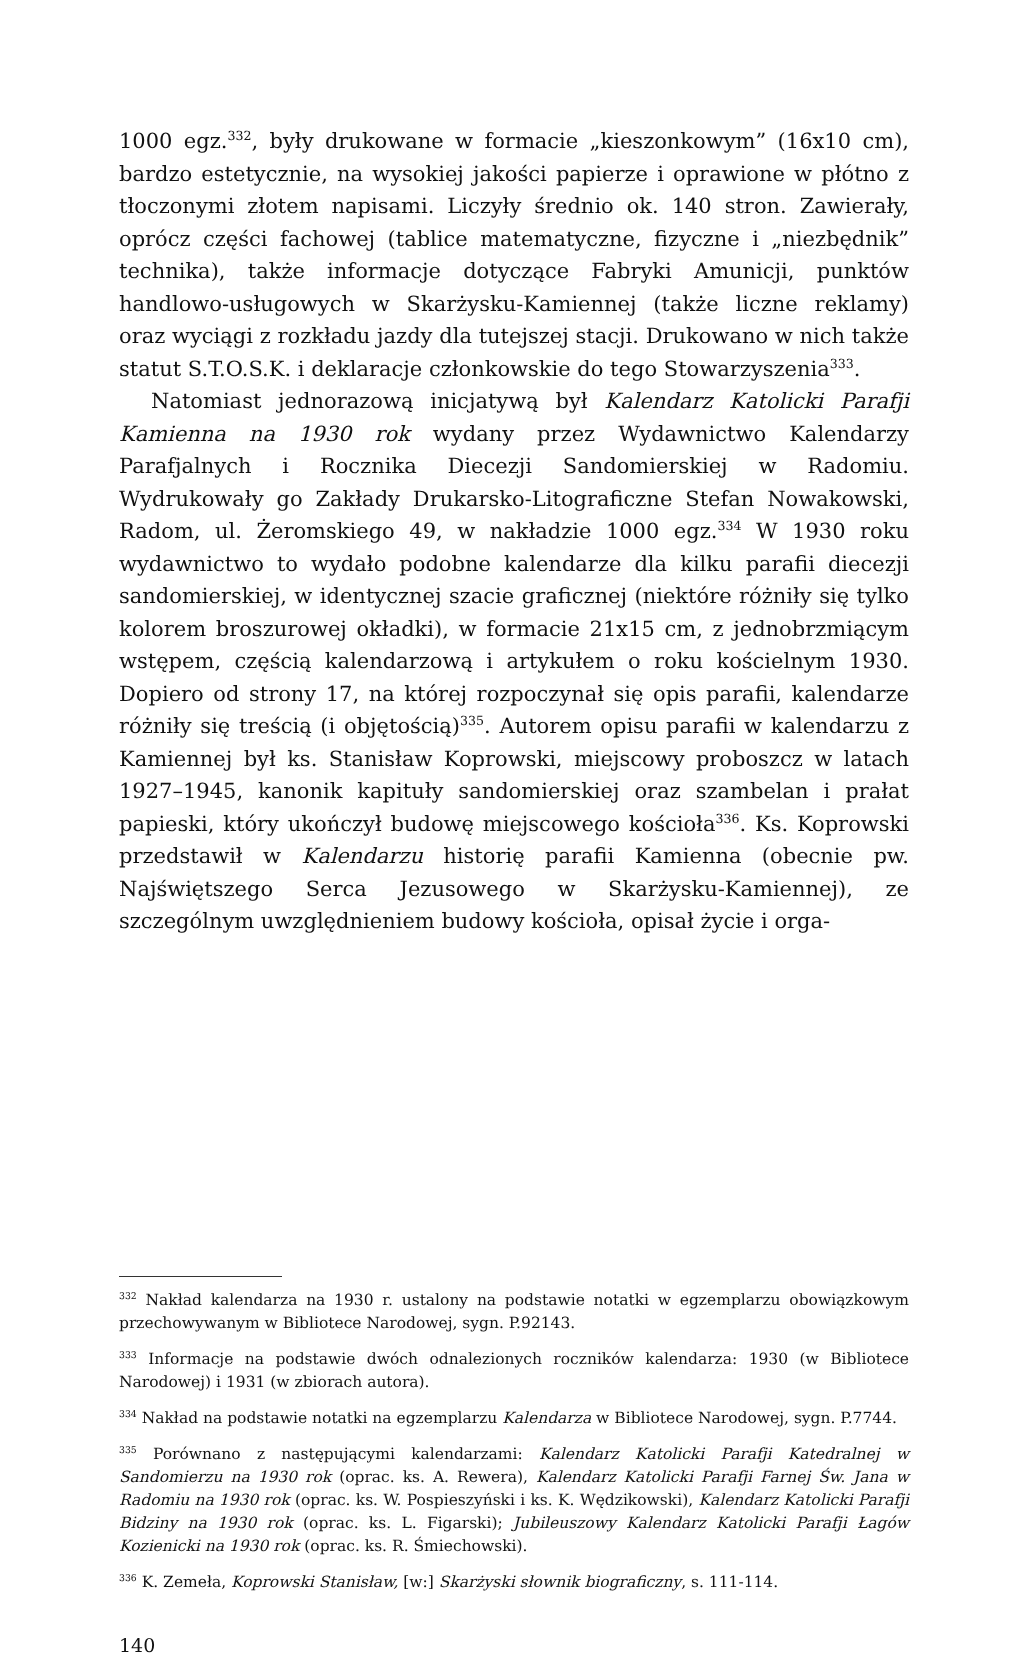1000 egz.<sup>332</sup>, były drukowane w formacie „kieszonkowym” (16x10 cm), bardzo estetycznie, na wysokiej jakości papierze i oprawione w płótno z tłoczonymi złotem napisami. Liczyły średnio ok. 140 stron. Zawierały, oprócz części fachowej (tablice matematyczne, fizyczne i „niezbędnik” technika), także informacje dotyczące Fabryki Amunicji, punktów handlowo-usługowych w Skarżysku-Kamiennej (także liczne reklamy) oraz wyciągi z rozkładu jazdy dla tutejszej stacji. Drukowano w nich także statut S.T.O.S.K. i deklaracje członkowskie do tego Stowarzyszenia<sup>333</sup>.
Natomiast jednorazową inicjatywą był Kalendarz Katolicki Parafji Kamienna na 1930 rok wydany przez Wydawnictwo Kalendarzy Parafjalnych i Rocznika Diecezji Sandomierskiej w Radomiu. Wydrukowały go Zakłady Drukarsko-Litograficzne Stefan Nowakowski, Radom, ul. Żeromskiego 49, w nakładzie 1000 egz.<sup>334</sup> W 1930 roku wydawnictwo to wydało podobne kalendarze dla kilku parafii diecezji sandomierskiej, w identycznej szacie graficznej (niektóre różniły się tylko kolorem broszurowej okładki), w formacie 21x15 cm, z jednobrzmiącym wstępem, częścią kalendarzową i artykułem o roku kościelnym 1930. Dopiero od strony 17, na której rozpoczynał się opis parafii, kalendarze różniły się treścią (i objętością)<sup>335</sup>. Autorem opisu parafii w kalendarzu z Kamiennej był ks. Stanisław Koprowski, miejscowy proboszcz w latach 1927–1945, kanonik kapituły sandomierskiej oraz szambelan i prałat papieski, który ukończył budowę miejscowego kościoła<sup>336</sup>. Ks. Koprowski przedstawił w Kalendarzu historię parafii Kamienna (obecnie pw. Najświętszego Serca Jezusowego w Skarżysku-Kamiennej), ze szczególnym uwzględnieniem budowy kościoła, opisał życie i orga-
<sup>332</sup> Nakład kalendarza na 1930 r. ustalony na podstawie notatki w egzemplarzu obowiązkowym przechowywanym w Bibliotece Narodowej, sygn. P.92143.
<sup>333</sup> Informacje na podstawie dwóch odnalezionych roczników kalendarza: 1930 (w Bibliotece Narodowej) i 1931 (w zbiorach autora).
<sup>334</sup> Nakład na podstawie notatki na egzemplarzu Kalendarza w Bibliotece Narodowej, sygn. P.7744.
<sup>335</sup> Porównano z następującymi kalendarzami: Kalendarz Katolicki Parafji Katedralnej w Sandomierzu na 1930 rok (oprac. ks. A. Rewera), Kalendarz Katolicki Parafji Farnej Św. Jana w Radomiu na 1930 rok (oprac. ks. W. Pospieszyński i ks. K. Wędzikowski), Kalendarz Katolicki Parafji Bidziny na 1930 rok (oprac. ks. L. Figarski); Jubileuszowy Kalendarz Katolicki Parafji Łagów Kozienicki na 1930 rok (oprac. ks. R. Śmiechowski).
<sup>336</sup> K. Zemeła, Koprowski Stanisław, [w:] Skarżyski słownik biograficzny, s. 111-114.
140